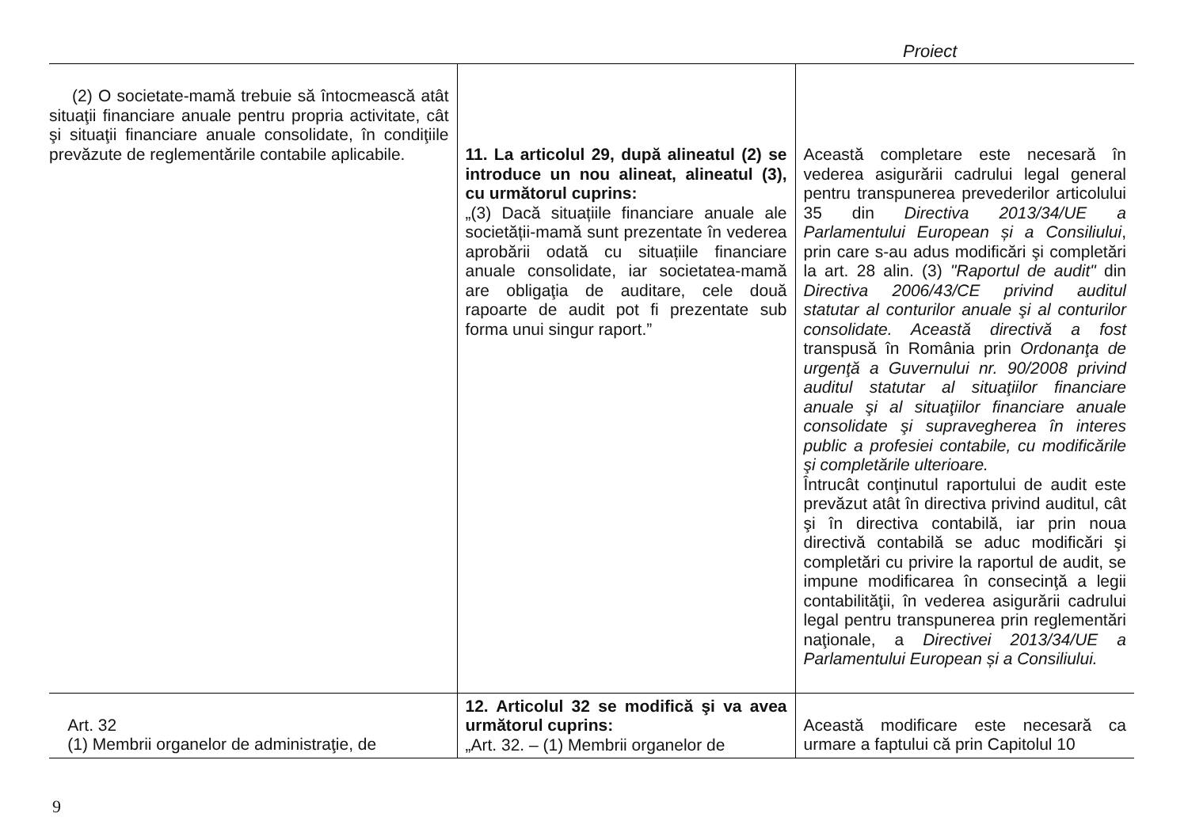Proiect
| (2) O societate-mamă trebuie să întocmească atât situaţii financiare anuale pentru propria activitate, cât şi situaţii financiare anuale consolidate, în condiţiile prevăzute de reglementările contabile aplicabile. | 11. La articolul 29, după alineatul (2) se introduce un nou alineat, alineatul (3), cu următorul cuprins: „(3) Dacă situațiile financiare anuale ale societății-mamă sunt prezentate în vederea aprobării odată cu situațiile financiare anuale consolidate, iar societatea-mamă are obligaţia de auditare, cele două rapoarte de audit pot fi prezentate sub forma unui singur raport.” | Această completare este necesară în vederea asigurării cadrului legal general pentru transpunerea prevederilor articolului 35 din Directiva 2013/34/UE a Parlamentului European și a Consiliului , prin care s-au adus modificări şi completări la art. 28 alin. (3) "Raportul de audit" din Directiva 2006/43/CE privind auditul statutar al conturilor anuale şi al conturilor consolidate. Această directivă a fost transpusă în România prin Ordonanţa de urgenţă a Guvernului nr. 90/2008 privind auditul statutar al situaţiilor financiare anuale şi al situaţiilor financiare anuale consolidate şi supravegherea în interes public a profesiei contabile, cu modificările şi completările ulterioare. Întrucât conţinutul raportului de audit este prevăzut atât în directiva privind auditul, cât şi în directiva contabilă, iar prin noua directivă contabilă se aduc modificări şi completări cu privire la raportul de audit, se impune modificarea în consecinţă a legii contabilităţii, în vederea asigurării cadrului legal pentru transpunerea prin reglementări naţionale, a Directivei 2013/34/UE a Parlamentului European și a Consiliului. |
| Art. 32 (1) Membrii organelor de administraţie, de | 12. Articolul 32 se modifică şi va avea următorul cuprins: „Art. 32. – (1) Membrii organelor de | Această modificare este necesară ca urmare a faptului că prin Capitolul 10 |
9